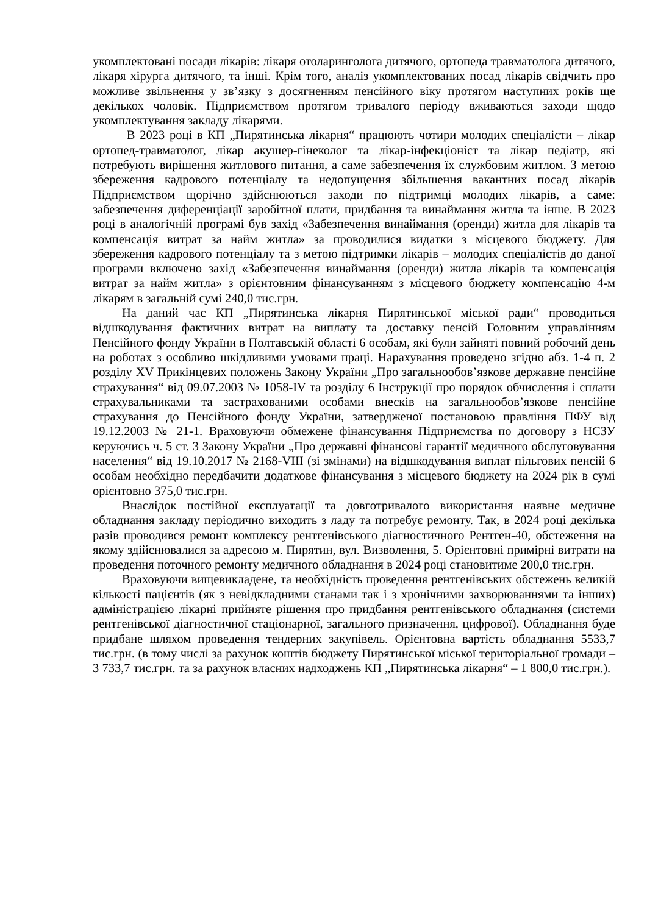укомплектовані посади лікарів: лікаря отоларинголога дитячого, ортопеда травматолога дитячого, лікаря хірурга дитячого, та інші. Крім того, аналіз укомплектованих посад лікарів свідчить про можливе звільнення у зв’язку з досягненням пенсійного віку протягом наступних років ще декількох чоловік. Підприємством протягом тривалого періоду вживаються заходи щодо укомплектування закладу лікарями.
В 2023 році в КП „Пирятинська лікарня“ працюють чотири молодих спеціалісти – лікар ортопед-травматолог, лікар акушер-гінеколог та лікар-інфекціоніст та лікар педіатр, які потребують вирішення житлового питання, а саме забезпечення їх службовим житлом. З метою збереження кадрового потенціалу та недопущення збільшення вакантних посад лікарів Підприємством щорічно здійснюються заходи по підтримці молодих лікарів, а саме: забезпечення диференціації заробітної плати, придбання та винаймання житла та інше. В 2023 році в аналогічній програмі був захід «Забезпечення винаймання (оренди) житла для лікарів та компенсація витрат за найм житла» за проводилися видатки з місцевого бюджету. Для збереження кадрового потенціалу та з метою підтримки лікарів – молодих спеціалістів до даної програми включено захід «Забезпечення винаймання (оренди) житла лікарів та компенсація витрат за найм житла» з орієнтовним фінансуванням з місцевого бюджету компенсацію 4-м лікарям в загальній сумі 240,0 тис.грн.
На даний час КП „Пирятинська лікарня Пирятинської міської ради“ проводиться відшкодування фактичних витрат на виплату та доставку пенсій Головним управлінням Пенсійного фонду України в Полтавській області 6 особам, які були зайняті повний робочий день на роботах з особливо шкідливими умовами праці. Нарахування проведено згідно абз. 1-4 п. 2 розділу XV Прикінцевих положень Закону України „Про загальнообов’язкове державне пенсійне страхування“ від 09.07.2003 № 1058-IV та розділу 6 Інструкції про порядок обчислення і сплати страхувальниками та застрахованими особами внесків на загальнообов’язкове пенсійне страхування до Пенсійного фонду України, затвердженої постановою правління ПФУ від 19.12.2003 № 21-1. Враховуючи обмежене фінансування Підприємства по договору з НСЗУ керуючись ч. 5 ст. 3 Закону України „Про державні фінансові гарантії медичного обслуговування населення“ від 19.10.2017 № 2168-VIII (зі змінами) на відшкодування виплат пільгових пенсій 6 особам необхідно передбачити додаткове фінансування з місцевого бюджету на 2024 рік в сумі орієнтовно 375,0 тис.грн.
Внаслідок постійної експлуатації та довготривалого використання наявне медичне обладнання закладу періодично виходить з ладу та потребує ремонту. Так, в 2024 році декілька разів проводився ремонт комплексу рентгенівського діагностичного Рентген-40, обстеження на якому здійснювалися за адресою м. Пирятин, вул. Визволення, 5. Орієнтовні примірні витрати на проведення поточного ремонту медичного обладнання в 2024 році становитиме 200,0 тис.грн.
Враховуючи вищевикладене, та необхідність проведення рентгенівських обстежень великій кількості пацієнтів (як з невідкладними станами так і з хронічними захворюваннями та інших) адміністрацією лікарні прийняте рішення про придбання рентгенівського обладнання (системи рентгенівської діагностичної стаціонарної, загального призначення, цифрової). Обладнання буде придбане шляхом проведення тендерних закупівель. Орієнтовна вартість обладнання 5533,7 тис.грн. (в тому числі за рахунок коштів бюджету Пирятинської міської територіальної громади – 3 733,7 тис.грн. та за рахунок власних надходжень КП „Пирятинська лікарня“ – 1 800,0 тис.грн.).